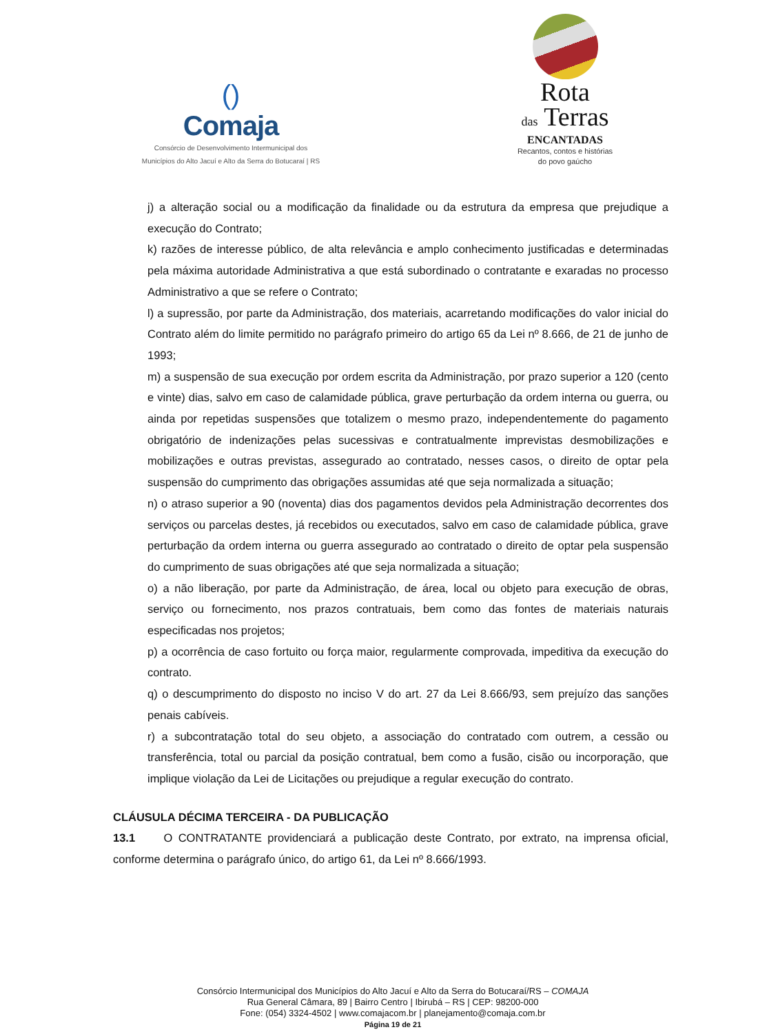()
Comaja
Consórcio de Desenvolvimento Intermunicipal dos
Municípios do Alto Jacuí e Alto da Serra do Botucaraí | RS
Rota
das Terras
ENCANTADAS
Recantos, contos e histórias
do povo gaúcho
j) a alteração social ou a modificação da finalidade ou da estrutura da empresa que prejudique a execução do Contrato;
k) razões de interesse público, de alta relevância e amplo conhecimento justificadas e determinadas pela máxima autoridade Administrativa a que está subordinado o contratante e exaradas no processo Administrativo a que se refere o Contrato;
l) a supressão, por parte da Administração, dos materiais, acarretando modificações do valor inicial do Contrato além do limite permitido no parágrafo primeiro do artigo 65 da Lei nº 8.666, de 21 de junho de 1993;
m) a suspensão de sua execução por ordem escrita da Administração, por prazo superior a 120 (cento e vinte) dias, salvo em caso de calamidade pública, grave perturbação da ordem interna ou guerra, ou ainda por repetidas suspensões que totalizem o mesmo prazo, independentemente do pagamento obrigatório de indenizações pelas sucessivas e contratualmente imprevistas desmobilizações e mobilizações e outras previstas, assegurado ao contratado, nesses casos, o direito de optar pela suspensão do cumprimento das obrigações assumidas até que seja normalizada a situação;
n) o atraso superior a 90 (noventa) dias dos pagamentos devidos pela Administração decorrentes dos serviços ou parcelas destes, já recebidos ou executados, salvo em caso de calamidade pública, grave perturbação da ordem interna ou guerra assegurado ao contratado o direito de optar pela suspensão do cumprimento de suas obrigações até que seja normalizada a situação;
o) a não liberação, por parte da Administração, de área, local ou objeto para execução de obras, serviço ou fornecimento, nos prazos contratuais, bem como das fontes de materiais naturais especificadas nos projetos;
p) a ocorrência de caso fortuito ou força maior, regularmente comprovada, impeditiva da execução do contrato.
q) o descumprimento do disposto no inciso V do art. 27 da Lei 8.666/93, sem prejuízo das sanções penais cabíveis.
r) a subcontratação total do seu objeto, a associação do contratado com outrem, a cessão ou transferência, total ou parcial da posição contratual, bem como a fusão, cisão ou incorporação, que implique violação da Lei de Licitações ou prejudique a regular execução do contrato.
CLÁUSULA DÉCIMA TERCEIRA - DA PUBLICAÇÃO
13.1 O CONTRATANTE providenciará a publicação deste Contrato, por extrato, na imprensa oficial, conforme determina o parágrafo único, do artigo 61, da Lei nº 8.666/1993.
Consórcio Intermunicipal dos Municípios do Alto Jacuí e Alto da Serra do Botucaraí/RS – COMAJA
Rua General Câmara, 89 | Bairro Centro | Ibirubá – RS | CEP: 98200-000
Fone: (054) 3324-4502 | www.comajacom.br | planejamento@comaja.com.br
Página 19 de 21